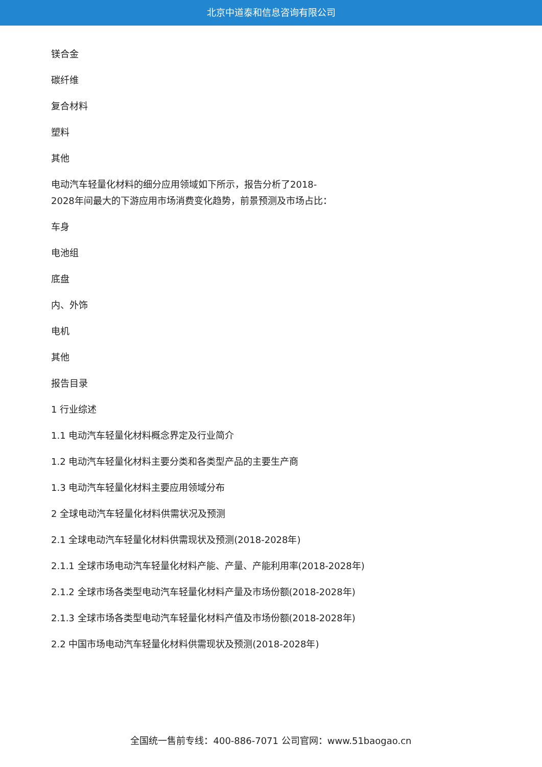北京中道泰和信息咨询有限公司
镁合金
碳纤维
复合材料
塑料
其他
电动汽车轻量化材料的细分应用领域如下所示，报告分析了2018-
2028年间最大的下游应用市场消费变化趋势，前景预测及市场占比：
车身
电池组
底盘
内、外饰
电机
其他
报告目录
1 行业综述
1.1 电动汽车轻量化材料概念界定及行业简介
1.2 电动汽车轻量化材料主要分类和各类型产品的主要生产商
1.3 电动汽车轻量化材料主要应用领域分布
2 全球电动汽车轻量化材料供需状况及预测
2.1 全球电动汽车轻量化材料供需现状及预测(2018-2028年)
2.1.1 全球市场电动汽车轻量化材料产能、产量、产能利用率(2018-2028年)
2.1.2 全球市场各类型电动汽车轻量化材料产量及市场份额(2018-2028年)
2.1.3 全球市场各类型电动汽车轻量化材料产值及市场份额(2018-2028年)
2.2 中国市场电动汽车轻量化材料供需现状及预测(2018-2028年)
全国统一售前专线：400-886-7071 公司官网：www.51baogao.cn